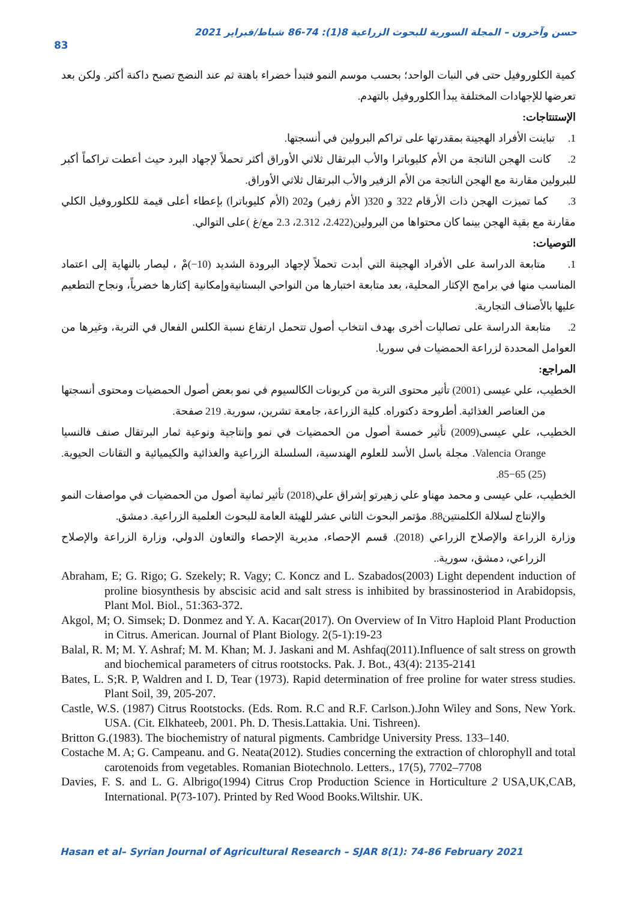حسن وآخرون – المجلة السورية للبحوث الزراعية 8(1): 74-86 شباط/فبراير 2021
83
كمية الكلوروفيل حتى في النبات الواحد؛ بحسب موسم النمو فتبدأ خضراء باهتة ثم عند النضج تصبح داكنة أكثر. ولكن بعد تعرضها للإجهادات المختلفة يبدأ الكلوروفيل بالتهدم.
الإستنتاجات:
1. تباينت الأفراد الهجينة بمقدرتها على تراكم البرولين في أنسجتها.
2. كانت الهجن الناتجة من الأم كليوباترا والأب البرتقال ثلاثي الأوراق أكثر تحملاً لإجهاد البرد حيث أعطت تراكماً أكبر للبرولين مقارنة مع الهجن الناتجة من الأم الزفير والأب البرتقال ثلاثي الأوراق.
3. كما تميزت الهجن ذات الأرقام 322 و 320( الأم زفير) و202 (الأم كليوباترا) بإعطاء أعلى قيمة للكلوروفيل الكلي مقارنة مع بقية الهجن بينما كان محتواها من البرولين(2.422، 2.312، 2.3 مع/غ )على التوالي.
التوصيات:
1. متابعة الدراسة على الأفراد الهجينة التي أبدت تحملاً لإجهاد البرودة الشديد (10−)مْ ، ليصار بالنهاية إلى اعتماد المناسب منها في برامج الإكثار المحلية، بعد متابعة اختبارها من النواحي البستانيةوإمكانية إكثارها خضرياً، ونجاح التطعيم عليها بالأصناف التجارية.
2. متابعة الدراسة على تصالبات أخرى بهدف انتخاب أصول تتحمل ارتفاع نسبة الكلس الفعال في التربة، وغيرها من العوامل المحددة لزراعة الحمضيات في سوريا.
المراجع:
الخطيب، علي عيسى (2001) تأثير محتوى التربة من كربونات الكالسيوم في نمو بعض أصول الحمضيات ومحتوى أنسجتها من العناصر الغذائية. أطروحة دكتوراه. كلية الزراعة، جامعة تشرين، سورية. 219 صفحة.
الخطيب، علي عيسى(2009) تأثير خمسة أصول من الحمضيات في نمو وإنتاجية ونوعية ثمار البرتقال صنف فالنسيا Valencia Orange. مجلة باسل الأسد للعلوم الهندسية، السلسلة الزراعية والغذائية والكيميائية و التقانات الحيوية. (25) 65−85.
الخطيب، علي عيسى و محمد مهناو علي زهيرتو إشراق علي(2018) تأثير ثمانية أصول من الحمضيات في مواصفات النمو والإنتاج لسلالة الكلمنتين88. مؤتمر البحوث الثاني عشر للهيئة العامة للبحوث العلمية الزراعية. دمشق.
وزارة الزراعة والإصلاح الزراعي (2018). قسم الإحصاء، مديرية الإحصاء والتعاون الدولي، وزارة الزراعة والإصلاح الزراعي، دمشق، سورية..
Abraham, E; G. Rigo; G. Szekely; R. Vagy; C. Koncz and L. Szabados(2003) Light dependent induction of proline biosynthesis by abscisic acid and salt stress is inhibited by brassinosteriod in Arabidopsis, Plant Mol. Biol., 51:363-372.
Akgol, M; O. Simsek; D. Donmez and Y. A. Kacar(2017). On Overview of In Vitro Haploid Plant Production in Citrus. American. Journal of Plant Biology. 2(5-1):19-23
Balal, R. M; M. Y. Ashraf; M. M. Khan; M. J. Jaskani and M. Ashfaq(2011).Influence of salt stress on growth and biochemical parameters of citrus rootstocks. Pak. J. Bot., 43(4): 2135-2141
Bates, L. S;R. P, Waldren and I. D, Tear (1973). Rapid determination of free proline for water stress studies. Plant Soil, 39, 205-207.
Castle, W.S. (1987) Citrus Rootstocks. (Eds. Rom. R.C and R.F. Carlson.).John Wiley and Sons, New York. USA. (Cit. Elkhateeb, 2001. Ph. D. Thesis.Lattakia. Uni. Tishreen).
Britton G.(1983). The biochemistry of natural pigments. Cambridge University Press. 133–140.
Costache M. A; G. Campeanu. and G. Neata(2012). Studies concerning the extraction of chlorophyll and total carotenoids from vegetables. Romanian Biotechnolo. Letters., 17(5), 7702–7708
Davies, F. S. and L. G. Albrigo(1994) Citrus Crop Production Science in Horticulture 2 USA,UK,CAB, International. P(73-107). Printed by Red Wood Books.Wiltshir. UK.
Hasan et al– Syrian Journal of Agricultural Research – SJAR 8(1): 74-86 February 2021